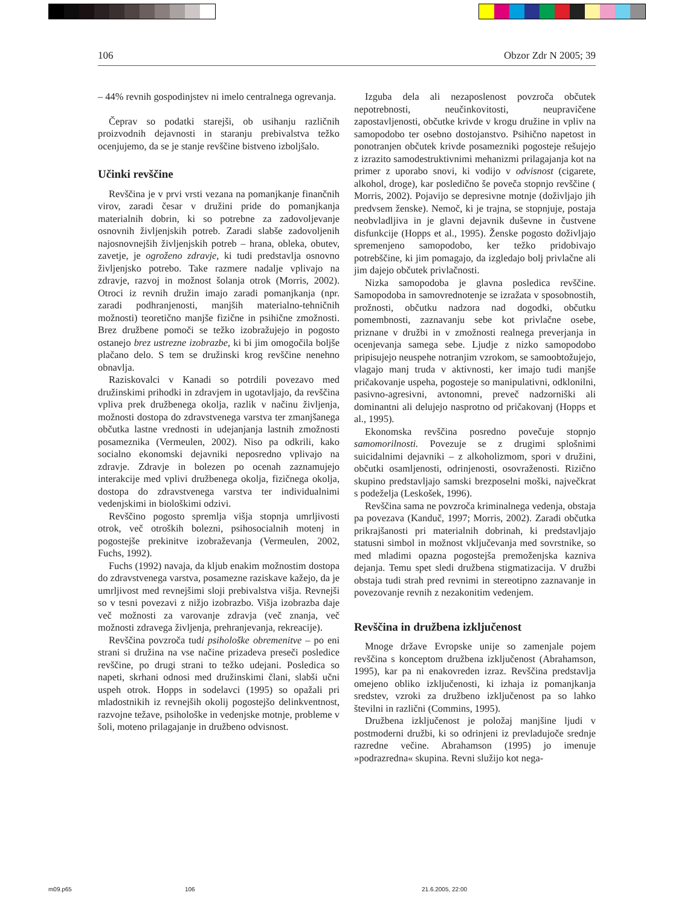106 Obzor Zdr N 2005; 39
– 44% revnih gospodinjstev ni imelo centralnega ogrevanja.
Čeprav so podatki starejši, ob usihanju različnih proizvodnih dejavnosti in staranju prebivalstva težko ocenjujemo, da se je stanje revščine bistveno izboljšalo.
Učinki revščine
Revščina je v prvi vrsti vezana na pomanjkanje finančnih virov, zaradi česar v družini pride do pomanjkanja materialnih dobrin, ki so potrebne za zadovoljevanje osnovnih življenjskih potreb. Zaradi slabše zadovoljenih najosnovnejših življenjskih potreb – hrana, obleka, obutev, zavetje, je ogroženo zdravje, ki tudi predstavlja osnovno življenjsko potrebo. Take razmere nadalje vplivajo na zdravje, razvoj in možnost šolanja otrok (Morris, 2002). Otroci iz revnih družin imajo zaradi pomanjkanja (npr. zaradi podhranjenosti, manjših materialno-tehničnih možnosti) teoretično manjše fizične in psihične zmožnosti. Brez družbene pomoči se težko izobražujejo in pogosto ostanejo brez ustrezne izobrazbe, ki bi jim omogočila boljše plačano delo. S tem se družinski krog revščine nenehno obnavlja.
Raziskovalci v Kanadi so potrdili povezavo med družinskimi prihodki in zdravjem in ugotavljajo, da revščina vpliva prek družbenega okolja, razlik v načinu življenja, možnosti dostopa do zdravstvenega varstva ter zmanjšanega občutka lastne vrednosti in udejanjanja lastnih zmožnosti posameznika (Vermeulen, 2002). Niso pa odkrili, kako socialno ekonomski dejavniki neposredno vplivajo na zdravje. Zdravje in bolezen po ocenah zaznamujejo interakcije med vplivi družbenega okolja, fizičnega okolja, dostopa do zdravstvenega varstva ter individualnimi vedenjskimi in biološkimi odzivi.
Revščino pogosto spremlja višja stopnja umrljivosti otrok, več otroških bolezni, psihosocialnih motenj in pogostejše prekinitve izobraževanja (Vermeulen, 2002, Fuchs, 1992).
Fuchs (1992) navaja, da kljub enakim možnostim dostopa do zdravstvenega varstva, posamezne raziskave kažejo, da je umrljivost med revnejšimi sloji prebivalstva višja. Revnejši so v tesni povezavi z nižjo izobrazbo. Višja izobrazba daje več možnosti za varovanje zdravja (več znanja, več možnosti zdravega življenja, prehranjevanja, rekreacije).
Revščina povzroča tudi psihološke obremenitve – po eni strani si družina na vse načine prizadeva preseči posledice revščine, po drugi strani to težko udejani. Posledica so napeti, skrhani odnosi med družinskimi člani, slabši učni uspeh otrok. Hopps in sodelavci (1995) so opažali pri mladostnikih iz revnejših okolij pogostejšo delinkventnost, razvojne težave, psihološke in vedenjske motnje, probleme v šoli, moteno prilagajanje in družbeno odvisnost.
Izguba dela ali nezaposlenost povzroča občutek nepotrebnosti, neučinkovitosti, neupravičene zapostavljenosti, občutke krivde v krogu družine in vpliv na samopodobo ter osebno dostojanstvo. Psihično napetost in ponotranjen občutek krivde posamezniki pogosteje rešujejo z izrazito samodestruktivnimi mehanizmi prilagajanja kot na primer z uporabo snovi, ki vodijo v odvisnost (cigarete, alkohol, droge), kar posledično še poveča stopnjo revščine ( Morris, 2002). Pojavijo se depresivne motnje (doživljajo jih predvsem ženske). Nemoč, ki je trajna, se stopnjuje, postaja neobvladljiva in je glavni dejavnik duševne in čustvene disfunkcije (Hopps et al., 1995). Ženske pogosto doživljajo spremenjeno samopodobo, ker težko pridobivajo potrebščine, ki jim pomagajo, da izgledajo bolj privlačne ali jim dajejo občutek privlačnosti.
Nizka samopodoba je glavna posledica revščine. Samopodoba in samovrednotenje se izražata v sposobnostih, prožnosti, občutku nadzora nad dogodki, občutku pomembnosti, zaznavanju sebe kot privlačne osebe, priznane v družbi in v zmožnosti realnega preverjanja in ocenjevanja samega sebe. Ljudje z nizko samopodobo pripisujejo neuspehe notranjim vzrokom, se samoobtožujejo, vlagajo manj truda v aktivnosti, ker imajo tudi manjše pričakovanje uspeha, pogosteje so manipulativni, odklonilni, pasivno-agresivni, avtonomni, preveč nadzorniški ali dominantni ali delujejo nasprotno od pričakovanj (Hopps et al., 1995).
Ekonomska revščina posredno povečuje stopnjo samomorilnosti. Povezuje se z drugimi splošnimi suicidalnimi dejavniki – z alkoholizmom, spori v družini, občutki osamljenosti, odrinjenosti, osovraženosti. Rizično skupino predstavljajo samski brezposelni moški, največkrat s podeželja (Leskošek, 1996).
Revščina sama ne povzroča kriminalnega vedenja, obstaja pa povezava (Kanduč, 1997; Morris, 2002). Zaradi občutka prikrajšanosti pri materialnih dobrinah, ki predstavljajo statusni simbol in možnost vključevanja med sovrstnike, so med mladimi opazna pogostejša premoženjska kazniva dejanja. Temu spet sledi družbena stigmatizacija. V družbi obstaja tudi strah pred revnimi in stereotipno zaznavanje in povezovanje revnih z nezakonitim vedenjem.
Revščina in družbena izključenost
Mnoge države Evropske unije so zamenjale pojem revščina s konceptom družbena izključenost (Abrahamson, 1995), kar pa ni enakovreden izraz. Revščina predstavlja omejeno obliko izključenosti, ki izhaja iz pomanjkanja sredstev, vzroki za družbeno izključenost pa so lahko številni in različni (Commins, 1995).
Družbena izključenost je položaj manjšine ljudi v postmoderni družbi, ki so odrinjeni iz prevladujoče srednje razredne večine. Abrahamson (1995) jo imenuje »podrazredna« skupina. Revni služijo kot nega-
m09.p65 106 21.6.2005, 22:00